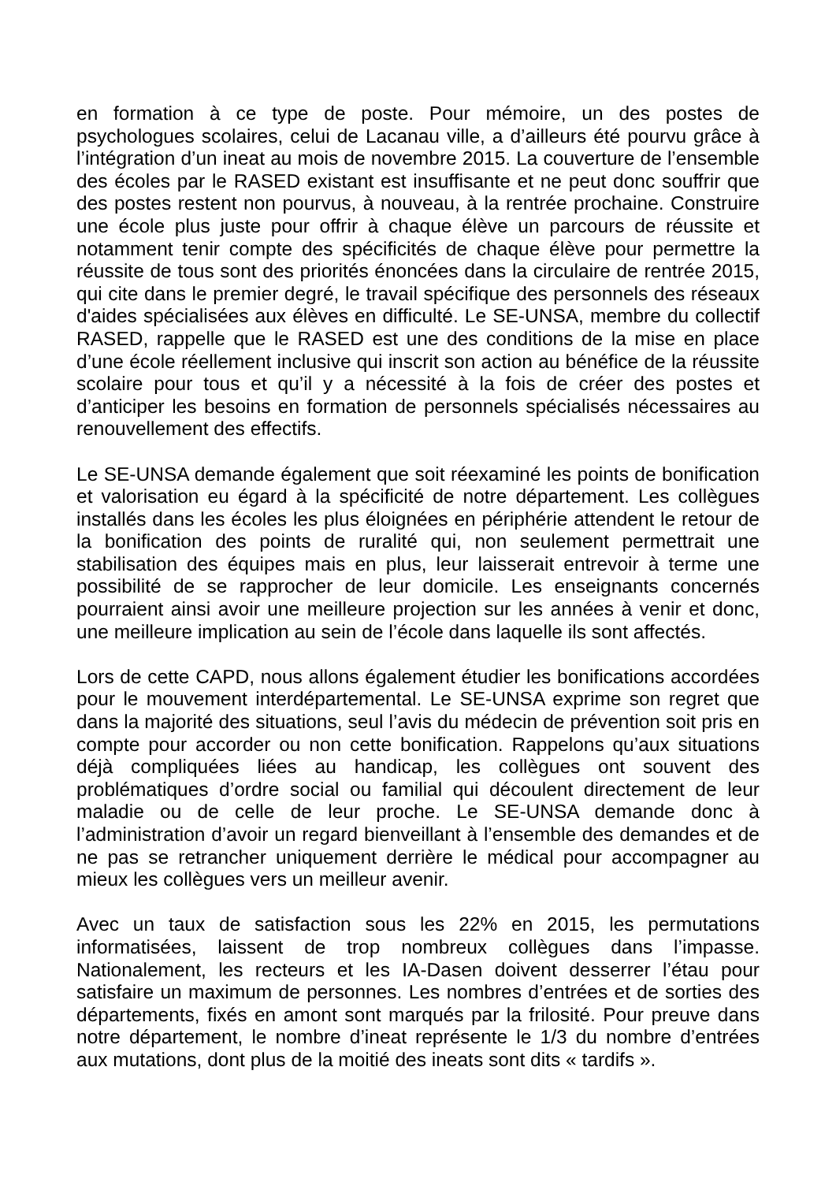en formation à ce type de poste. Pour mémoire, un des postes de psychologues scolaires, celui de Lacanau ville, a d’ailleurs été pourvu grâce à l’intégration d’un ineat au mois de novembre 2015. La couverture de l’ensemble des écoles par le RASED existant est insuffisante et ne peut donc souffrir que des postes restent non pourvus, à nouveau, à la rentrée prochaine. Construire une école plus juste pour offrir à chaque élève un parcours de réussite et notamment tenir compte des spécificités de chaque élève pour permettre la réussite de tous sont des priorités énoncées dans la circulaire de rentrée 2015, qui cite dans le premier degré, le travail spécifique des personnels des réseaux d'aides spécialisées aux élèves en difficulté. Le SE-UNSA, membre du collectif RASED, rappelle que le RASED est une des conditions de la mise en place d’une école réellement inclusive qui inscrit son action au bénéfice de la réussite scolaire pour tous et qu’il y a nécessité à la fois de créer des postes et d’anticiper les besoins en formation de personnels spécialisés nécessaires au renouvellement des effectifs.
Le SE-UNSA demande également que soit réexaminé les points de bonification et valorisation eu égard à la spécificité de notre département. Les collègues installés dans les écoles les plus éloignées en périphérie attendent le retour de la bonification des points de ruralité qui, non seulement permettrait une stabilisation des équipes mais en plus, leur laisserait entrevoir à terme une possibilité de se rapprocher de leur domicile. Les enseignants concernés pourraient ainsi avoir une meilleure projection sur les années à venir et donc, une meilleure implication au sein de l’école dans laquelle ils sont affectés.
Lors de cette CAPD, nous allons également étudier les bonifications accordées pour le mouvement interdépartemental. Le SE-UNSA exprime son regret que dans la majorité des situations, seul l’avis du médecin de prévention soit pris en compte pour accorder ou non cette bonification. Rappelons qu’aux situations déjà compliquées liées au handicap, les collègues ont souvent des problématiques d’ordre social ou familial qui découlent directement de leur maladie ou de celle de leur proche. Le SE-UNSA demande donc à l’administration d’avoir un regard bienveillant à l’ensemble des demandes et de ne pas se retrancher uniquement derrière le médical pour accompagner au mieux les collègues vers un meilleur avenir.
Avec un taux de satisfaction sous les 22% en 2015, les permutations informatisées, laissent de trop nombreux collègues dans l’impasse. Nationalement, les recteurs et les IA-Dasen doivent desserrer l’étau pour satisfaire un maximum de personnes. Les nombres d’entrées et de sorties des départements, fixés en amont sont marqués par la frilosité. Pour preuve dans notre département, le nombre d’ineat représente le 1/3 du nombre d’entrées aux mutations, dont plus de la moitié des ineats sont dits « tardifs ».